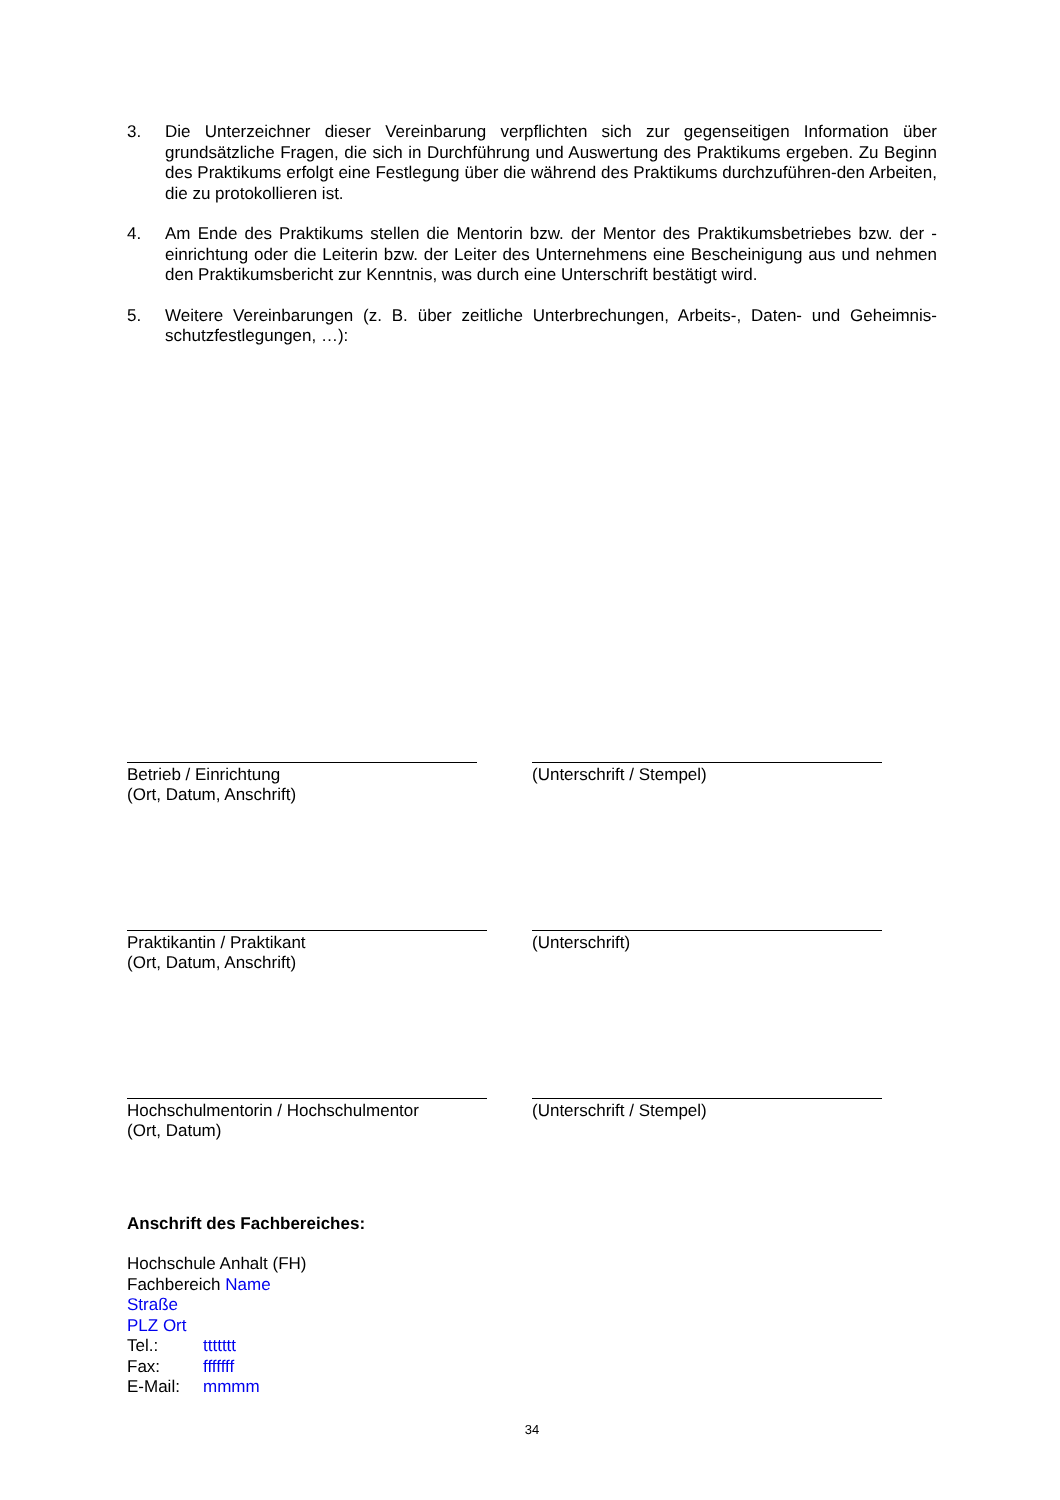3. Die Unterzeichner dieser Vereinbarung verpflichten sich zur gegenseitigen Information über grundsätzliche Fragen, die sich in Durchführung und Auswertung des Praktikums ergeben. Zu Beginn des Praktikums erfolgt eine Festlegung über die während des Praktikums durchzuführen-den Arbeiten, die zu protokollieren ist.
4. Am Ende des Praktikums stellen die Mentorin bzw. der Mentor des Praktikumsbetriebes bzw. der -einrichtung oder die Leiterin bzw. der Leiter des Unternehmens eine Bescheinigung aus und nehmen den Praktikumsbericht zur Kenntnis, was durch eine Unterschrift bestätigt wird.
5. Weitere Vereinbarungen (z. B. über zeitliche Unterbrechungen, Arbeits-, Daten- und Geheimnis-schutzfestlegungen, …):
Betrieb / Einrichtung
(Ort, Datum, Anschrift)
(Unterschrift / Stempel)
Praktikantin / Praktikant
(Ort, Datum, Anschrift)
(Unterschrift)
Hochschulmentorin / Hochschulmentor
(Ort, Datum)
(Unterschrift / Stempel)
Anschrift des Fachbereiches:
Hochschule Anhalt (FH)
Fachbereich Name
Straße
PLZ Ort
Tel.: ttttttt
Fax: fffffff
E-Mail: mmmm
34